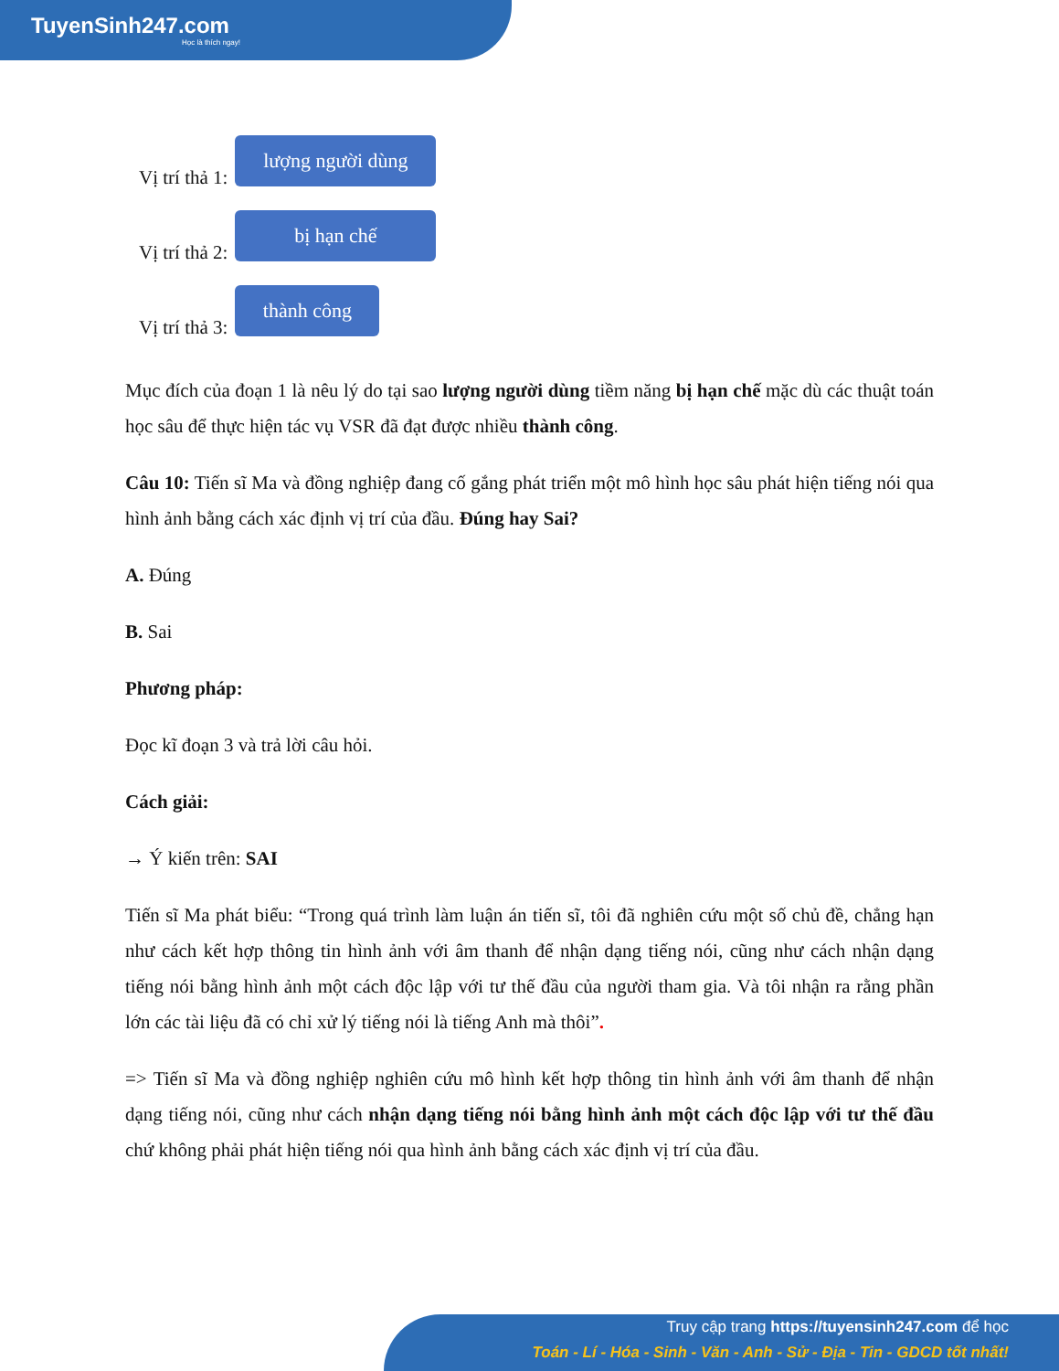TuyenSinh247.com
Học là thích ngay!
Vị trí thả 1:
lượng người dùng
Vị trí thả 2:
bị hạn chế
Vị trí thả 3:
thành công
Mục đích của đoạn 1 là nêu lý do tại sao lượng người dùng tiềm năng bị hạn chế mặc dù các thuật toán học sâu để thực hiện tác vụ VSR đã đạt được nhiều thành công.
Câu 10: Tiến sĩ Ma và đồng nghiệp đang cố gắng phát triển một mô hình học sâu phát hiện tiếng nói qua hình ảnh bằng cách xác định vị trí của đầu. Đúng hay Sai?
A. Đúng
B. Sai
Phương pháp:
Đọc kĩ đoạn 3 và trả lời câu hỏi.
Cách giải:
→ Ý kiến trên: SAI
Tiến sĩ Ma phát biểu: “Trong quá trình làm luận án tiến sĩ, tôi đã nghiên cứu một số chủ đề, chẳng hạn như cách kết hợp thông tin hình ảnh với âm thanh để nhận dạng tiếng nói, cũng như cách nhận dạng tiếng nói bằng hình ảnh một cách độc lập với tư thế đầu của người tham gia. Và tôi nhận ra rằng phần lớn các tài liệu đã có chỉ xử lý tiếng nói là tiếng Anh mà thôi”.
=> Tiến sĩ Ma và đồng nghiệp nghiên cứu mô hình kết hợp thông tin hình ảnh với âm thanh để nhận dạng tiếng nói, cũng như cách nhận dạng tiếng nói bằng hình ảnh một cách độc lập với tư thế đầu chứ không phải phát hiện tiếng nói qua hình ảnh bằng cách xác định vị trí của đầu.
Truy cập trang https://tuyensinh247.com để học
Toán - Lí - Hóa - Sinh - Văn - Anh - Sử - Địa - Tin - GDCD tốt nhất!